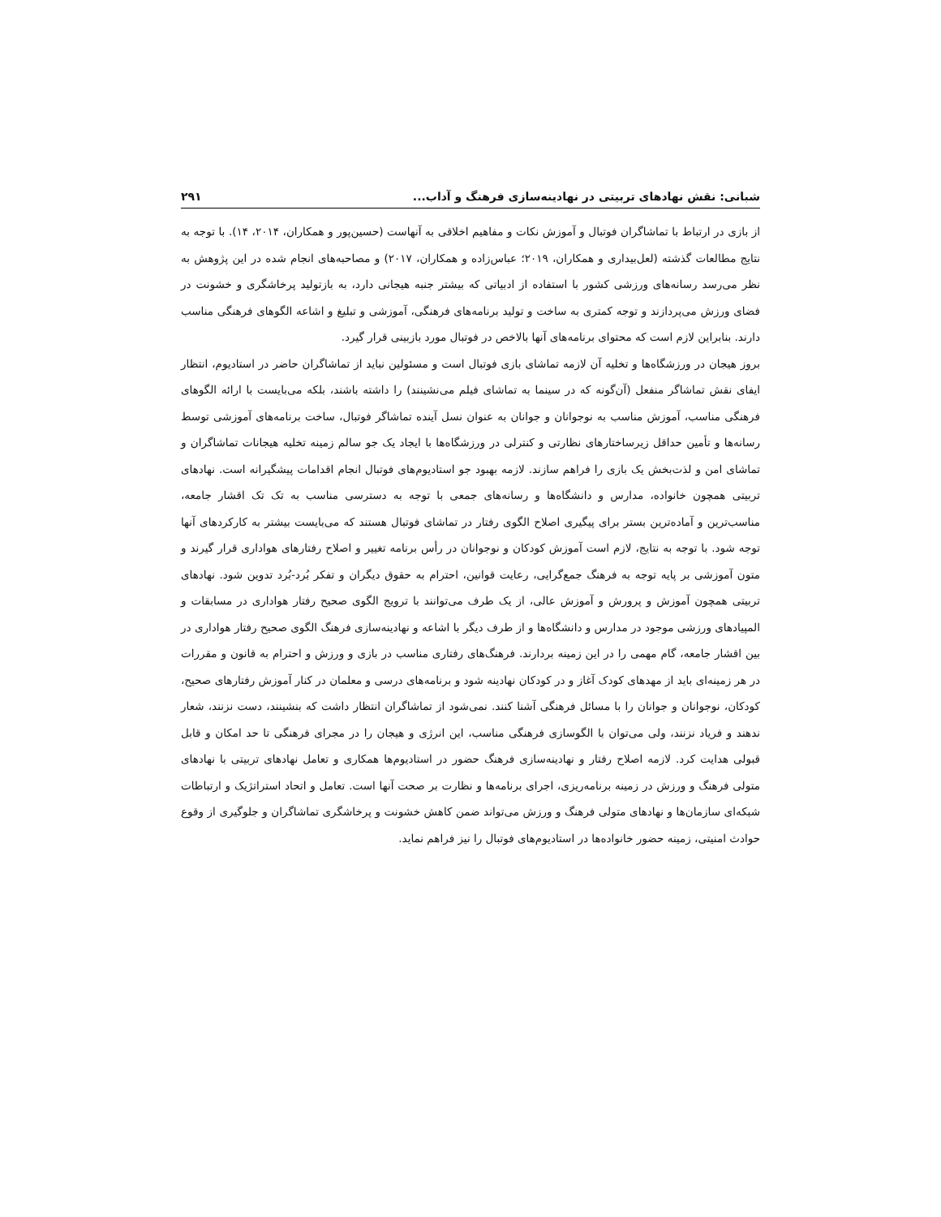شبانی: نقش نهادهای تربیتی در نهادینه‌سازی فرهنگ و آداب... ۲۹۱
از بازی در ارتباط با تماشاگران فوتبال و آموزش نکات و مفاهیم اخلاقی به آنهاست (حسین‌پور و همکاران، ۲۰۱۴، ۱۴). با توجه به نتایج مطالعات گذشته (لعل‌بیداری و همکاران، ۲۰۱۹؛ عباس‌زاده و همکاران، ۲۰۱۷) و مصاحبه‌های انجام شده در این پژوهش به نظر می‌رسد رسانه‌های ورزشی کشور با استفاده از ادبیاتی که بیشتر جنبه هیجانی دارد، به بازتولید پرخاشگری و خشونت در فضای ورزش می‌پردازند و توجه کمتری به ساخت و تولید برنامه‌های فرهنگی، آموزشی و تبلیغ و اشاعه الگوهای فرهنگی مناسب دارند. بنابراین لازم است که محتوای برنامه‌های آنها بالاخص در فوتبال مورد بازبینی قرار گیرد.
بروز هیجان در ورزشگاه‌ها و تخلیه آن لازمه تماشای بازی فوتبال است و مسئولین نباید از تماشاگران حاضر در استادیوم، انتظار ایفای نقش تماشاگر منفعل (آن‌گونه که در سینما به تماشای فیلم می‌نشینند) را داشته باشند، بلکه می‌بایست با ارائه الگوهای فرهنگی مناسب، آموزش مناسب به نوجوانان و جوانان به عنوان نسل آینده تماشاگر فوتبال، ساخت برنامه‌های آموزشی توسط رسانه‌ها و تأمین حداقل زیرساختارهای نظارتی و کنترلی در ورزشگاه‌ها با ایجاد یک جو سالم زمینه تخلیه هیجانات تماشاگران و تماشای امن و لذت‌بخش یک بازی را فراهم سازند. لازمه بهبود جو استادیوم‌های فوتبال انجام اقدامات پیشگیرانه است. نهادهای تربیتی همچون خانواده، مدارس و دانشگاه‌ها و رسانه‌های جمعی با توجه به دسترسی مناسب به تک تک اقشار جامعه، مناسب‌ترین و آماده‌ترین بستر برای پیگیری اصلاح الگوی رفتار در تماشای فوتبال هستند که می‌بایست بیشتر به کارکردهای آنها توجه شود. با توجه به نتایج، لازم است آموزش کودکان و نوجوانان در رأس برنامه تغییر و اصلاح رفتارهای هواداری قرار گیرند و متون آموزشی بر پایه توجه به فرهنگ جمع‌گرایی، رعایت قوانین، احترام به حقوق دیگران و تفکر بُرد-بُرد تدوین شود. نهادهای تربیتی همچون آموزش و پرورش و آموزش عالی، از یک طرف می‌توانند با ترویج الگوی صحیح رفتار هواداری در مسابقات و المپیادهای ورزشی موجود در مدارس و دانشگاه‌ها و از طرف دیگر با اشاعه و نهادینه‌سازی فرهنگ الگوی صحیح رفتار هواداری در بین اقشار جامعه، گام مهمی را در این زمینه بردارند. فرهنگ‌های رفتاری مناسب در بازی و ورزش و احترام به قانون و مقررات در هر زمینه‌ای باید از مهدهای کودک آغاز و در کودکان نهادینه شود و برنامه‌های درسی و معلمان در کنار آموزش رفتارهای صحیح، کودکان، نوجوانان و جوانان را با مسائل فرهنگی آشنا کنند. نمی‌شود از تماشاگران انتظار داشت که بنشینند، دست نزنند، شعار ندهند و فریاد نزنند، ولی می‌توان با الگوسازی فرهنگی مناسب، این انرژی و هیجان را در مجرای فرهنگی تا حد امکان و قابل قبولی هدایت کرد. لازمه اصلاح رفتار و نهادینه‌سازی فرهنگ حضور در استادیوم‌ها همکاری و تعامل نهادهای تربیتی با نهادهای متولی فرهنگ و ورزش در زمینه برنامه‌ریزی، اجرای برنامه‌ها و نظارت بر صحت آنها است. تعامل و اتحاد استراتژیک و ارتباطات شبکه‌ای سازمان‌ها و نهادهای متولی فرهنگ و ورزش می‌تواند ضمن کاهش خشونت و پرخاشگری تماشاگران و جلوگیری از وقوع حوادث امنیتی، زمینه حضور خانواده‌ها در استادیوم‌های فوتبال را نیز فراهم نماید.